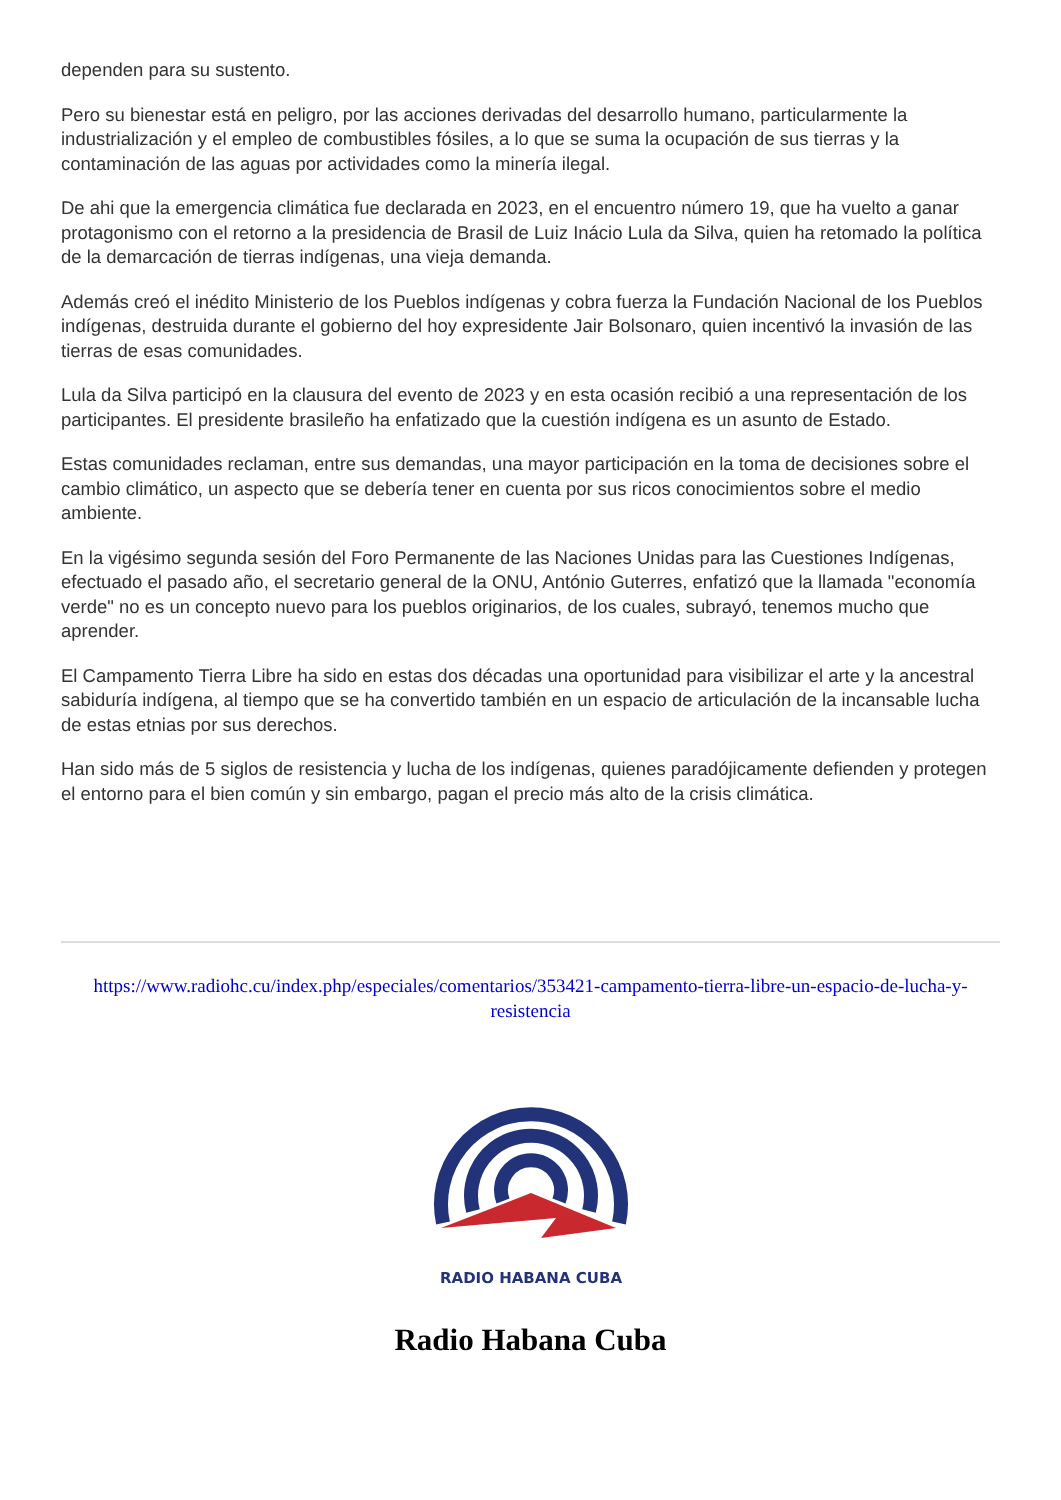dependen para su sustento.
Pero su bienestar está en peligro, por las acciones derivadas del desarrollo humano, particularmente la industrialización y el empleo de combustibles fósiles, a lo que se suma la ocupación de sus tierras y la contaminación de las aguas por actividades como la minería ilegal.
De ahi que la emergencia climática fue declarada en 2023, en el encuentro número 19, que ha vuelto a ganar protagonismo con el retorno a la presidencia de Brasil de Luiz Inácio Lula da Silva, quien ha retomado la política de la demarcación de tierras indígenas, una vieja demanda.
Además creó el inédito Ministerio de los Pueblos indígenas y cobra fuerza la Fundación Nacional de los Pueblos indígenas, destruida durante el gobierno del hoy expresidente Jair Bolsonaro, quien incentivó la invasión de las tierras de esas comunidades.
Lula da Silva participó en la clausura del evento de 2023 y en esta ocasión recibió a una representación de los participantes. El presidente brasileño ha enfatizado que la cuestión indígena es un asunto de Estado.
Estas comunidades reclaman, entre sus demandas, una mayor participación en la toma de decisiones sobre el cambio climático, un aspecto que se debería tener en cuenta por sus ricos conocimientos sobre el medio ambiente.
En la vigésimo segunda sesión del Foro Permanente de las Naciones Unidas para las Cuestiones Indígenas, efectuado el pasado año, el secretario general de la ONU, António Guterres, enfatizó que la llamada "economía verde" no es un concepto nuevo para los pueblos originarios, de los cuales, subrayó, tenemos mucho que aprender.
El Campamento Tierra Libre ha sido en estas dos décadas una oportunidad para visibilizar el arte y la ancestral sabiduría indígena, al tiempo que se ha convertido también en un espacio de articulación de la incansable lucha de estas etnias por sus derechos.
Han sido más de 5 siglos de resistencia y lucha de los indígenas, quienes paradójicamente defienden y protegen el entorno para el bien común y sin embargo, pagan el precio más alto de la crisis climática.
https://www.radiohc.cu/index.php/especiales/comentarios/353421-campamento-tierra-libre-un-espacio-de-lucha-y-resistencia
RADIO HABANA CUBA
Radio Habana Cuba